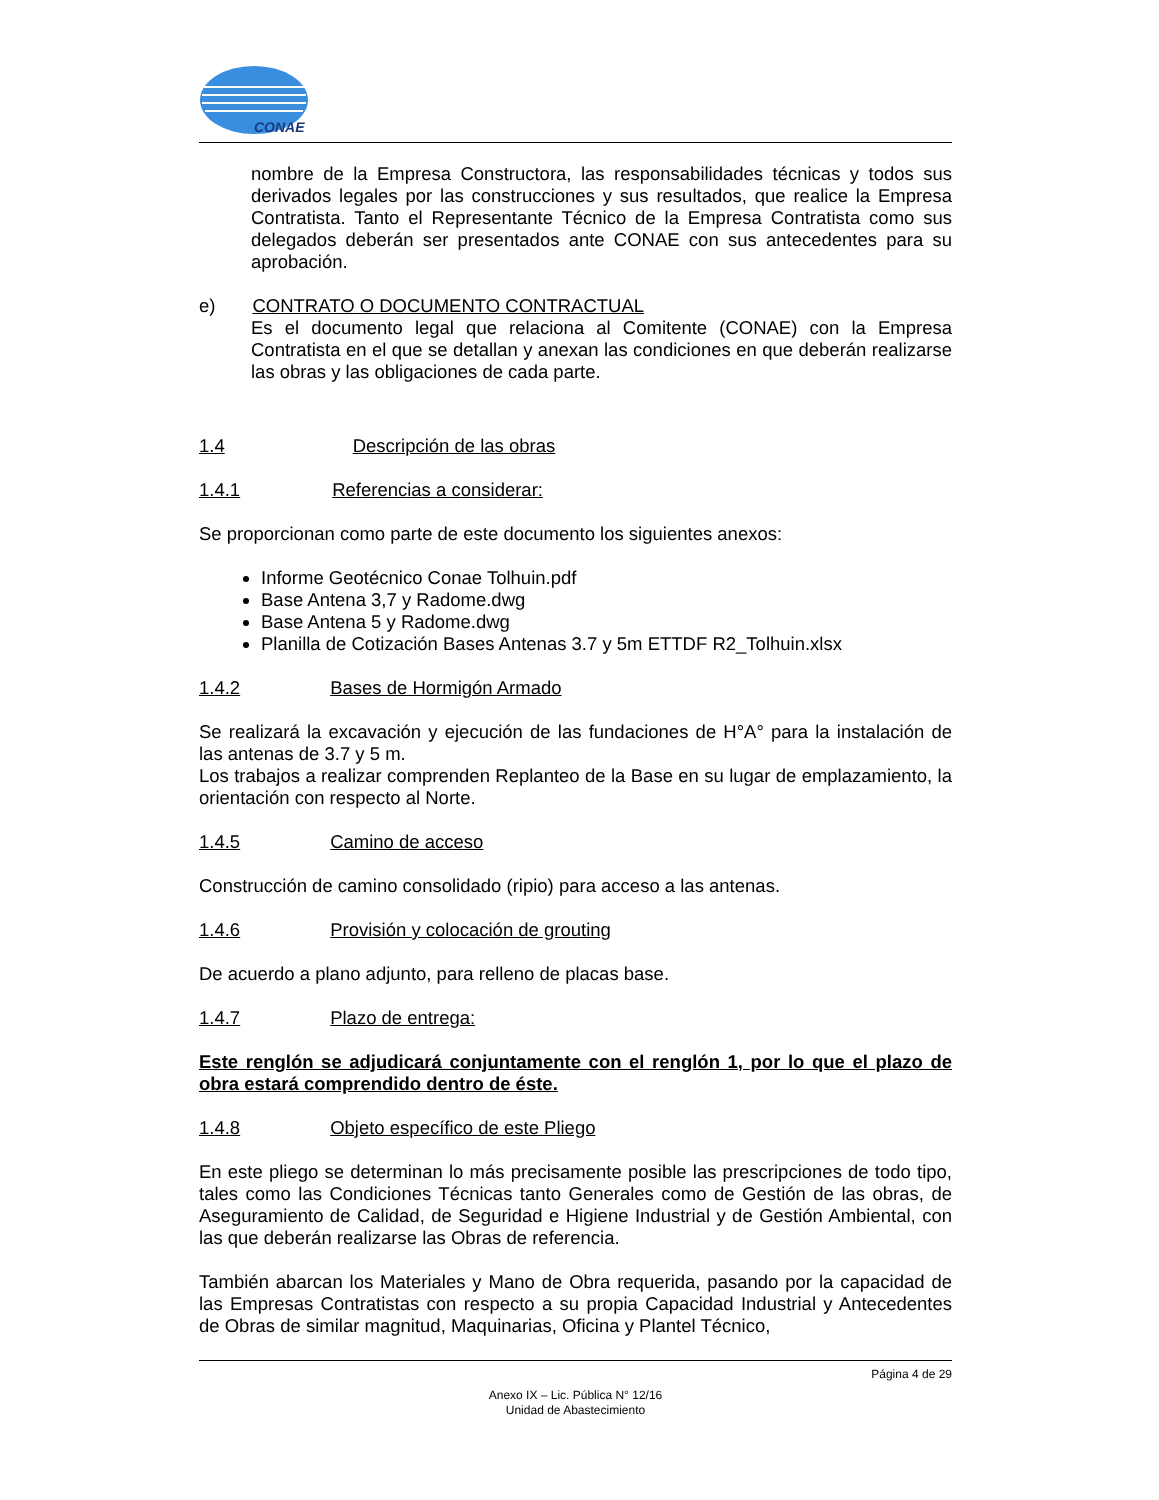CONAE
nombre de la Empresa Constructora, las responsabilidades técnicas y todos sus derivados legales por las construcciones y sus resultados, que realice la Empresa Contratista. Tanto el Representante Técnico de la Empresa Contratista como sus delegados deberán ser presentados ante CONAE con sus antecedentes para su aprobación.
e) CONTRATO O DOCUMENTO CONTRACTUAL
Es el documento legal que relaciona al Comitente (CONAE) con la Empresa Contratista en el que se detallan y anexan las condiciones en que deberán realizarse las obras y las obligaciones de cada parte.
1.4 Descripción de las obras
1.4.1 Referencias a considerar:
Se proporcionan como parte de este documento los siguientes anexos:
Informe Geotécnico Conae Tolhuin.pdf
Base Antena 3,7 y Radome.dwg
Base Antena 5 y Radome.dwg
Planilla de Cotización Bases Antenas 3.7 y 5m ETTDF R2_Tolhuin.xlsx
1.4.2 Bases de Hormigón Armado
Se realizará la excavación y ejecución de las fundaciones de H°A° para la instalación de las antenas de 3.7 y 5 m.
Los trabajos a realizar comprenden Replanteo de la Base en su lugar de emplazamiento, la orientación con respecto al Norte.
1.4.5 Camino de acceso
Construcción de camino consolidado (ripio) para acceso a las antenas.
1.4.6 Provisión y colocación de grouting
De acuerdo a plano adjunto, para relleno de placas base.
1.4.7 Plazo de entrega:
Este renglón se adjudicará conjuntamente con el renglón 1, por lo que el plazo de obra estará comprendido dentro de éste.
1.4.8 Objeto específico de este Pliego
En este pliego se determinan lo más precisamente posible las prescripciones de todo tipo, tales como las Condiciones Técnicas tanto Generales como de Gestión de las obras, de Aseguramiento de Calidad, de Seguridad e Higiene Industrial y de Gestión Ambiental, con las que deberán realizarse las Obras de referencia.
También abarcan los Materiales y Mano de Obra requerida, pasando por la capacidad de las Empresas Contratistas con respecto a su propia Capacidad Industrial y Antecedentes de Obras de similar magnitud, Maquinarias, Oficina y Plantel Técnico,
Página 4 de 29
Anexo IX – Lic. Pública N° 12/16
Unidad de Abastecimiento